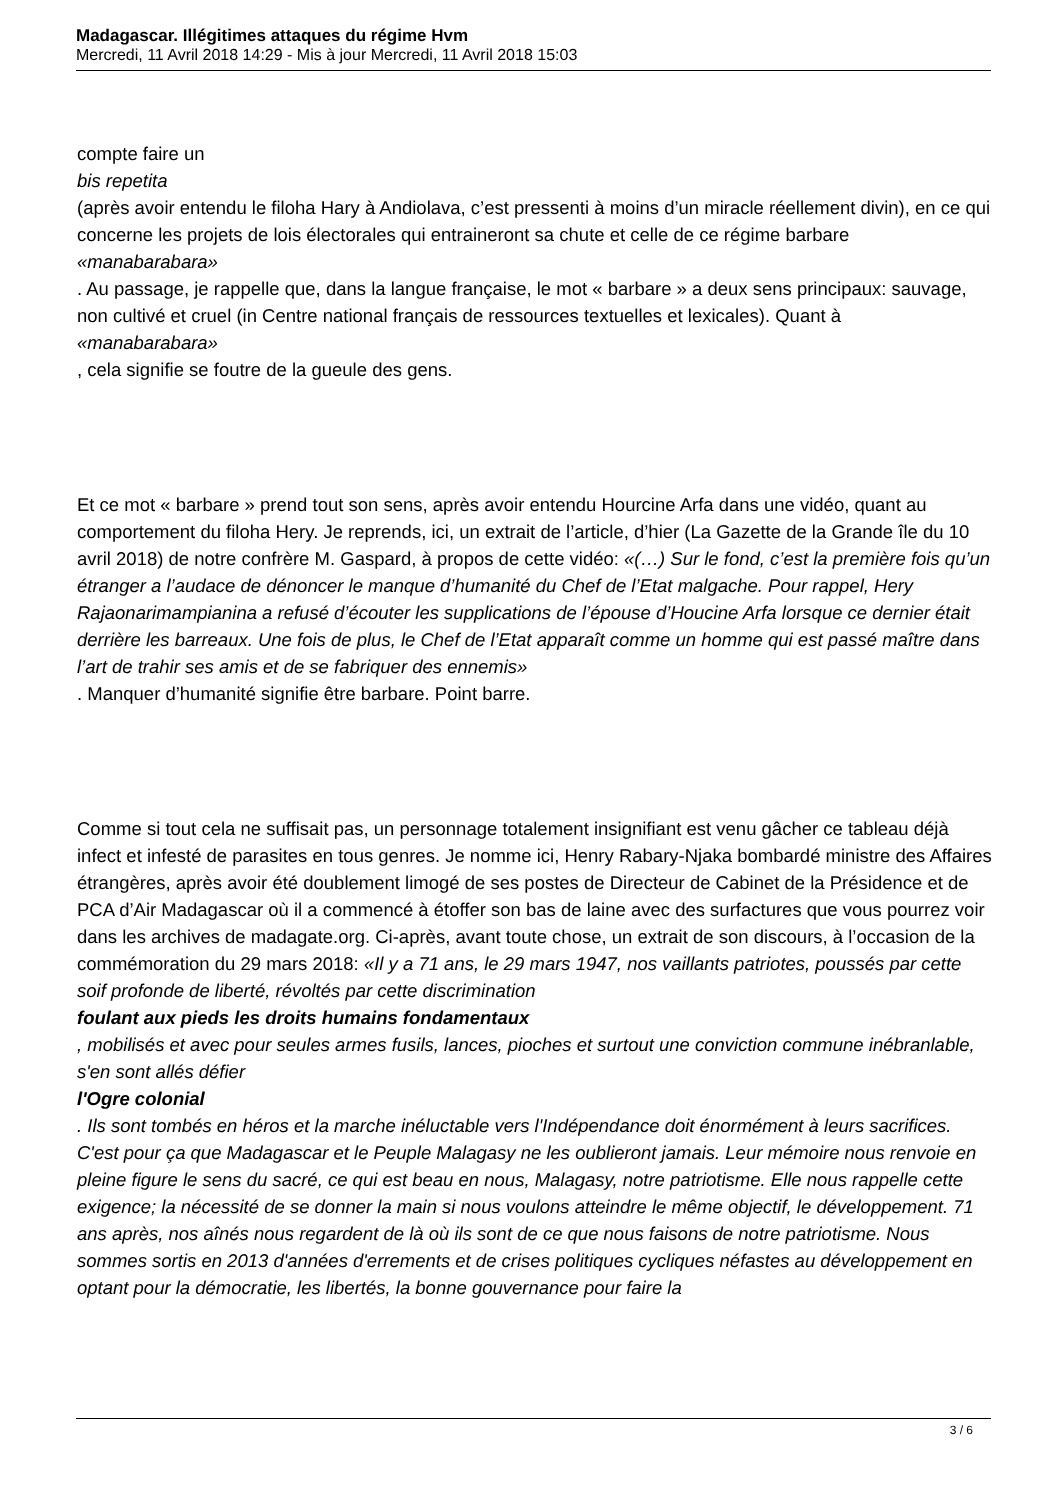Madagascar. Illégitimes attaques du régime Hvm
Mercredi, 11 Avril 2018 14:29 - Mis à jour Mercredi, 11 Avril 2018 15:03
compte faire un
bis repetita
(après avoir entendu le filoha Hary à Andiolava, c’est pressenti à moins d’un miracle réellement divin), en ce qui concerne les projets de lois électorales qui entraineront sa chute et celle de ce régime barbare
«manabarabara»
. Au passage, je rappelle que, dans la langue française, le mot « barbare » a deux sens principaux: sauvage, non cultivé et cruel (in Centre national français de ressources textuelles et lexicales). Quant à
«manabarabara»
, cela signifie se foutre de la gueule des gens.
Et ce mot « barbare » prend tout son sens, après avoir entendu Hourcine Arfa dans une vidéo, quant au comportement du filoha Hery. Je reprends, ici, un extrait de l’article, d’hier (La Gazette de la Grande île du 10 avril 2018) de notre confrère M. Gaspard, à propos de cette vidéo: «(…) Sur le fond, c’est la première fois qu’un étranger a l’audace de dénoncer le manque d’humanité du Chef de l’Etat malgache. Pour rappel, Hery Rajaonarimampianina a refusé d’écouter les supplications de l’épouse d’Houcine Arfa lorsque ce dernier était derrière les barreaux. Une fois de plus, le Chef de l’Etat apparaît comme un homme qui est passé maître dans l’art de trahir ses amis et de se fabriquer des ennemis»
. Manquer d’humanité signifie être barbare. Point barre.
Comme si tout cela ne suffisait pas, un personnage totalement insignifiant est venu gâcher ce tableau déjà infect et infesté de parasites en tous genres. Je nomme ici, Henry Rabary-Njaka bombardé ministre des Affaires étrangères, après avoir été doublement limogé de ses postes de Directeur de Cabinet de la Présidence et de PCA d’Air Madagascar où il a commencé à étoffer son bas de laine avec des surfactures que vous pourrez voir dans les archives de madagate.org. Ci-après, avant toute chose, un extrait de son discours, à l’occasion de la commémoration du 29 mars 2018: «Il y a 71 ans, le 29 mars 1947, nos vaillants patriotes, poussés par cette soif profonde de liberté, révoltés par cette discrimination
foulant aux pieds les droits humains fondamentaux
, mobilisés et avec pour seules armes fusils, lances, pioches et surtout une conviction commune inébranlable, s'en sont allés défier
l'Ogre colonial
. Ils sont tombés en héros et la marche inéluctable vers l'Indépendance doit énormément à leurs sacrifices. C'est pour ça que Madagascar et le Peuple Malagasy ne les oublieront jamais. Leur mémoire nous renvoie en pleine figure le sens du sacré, ce qui est beau en nous, Malagasy, notre patriotisme. Elle nous rappelle cette exigence; la nécessité de se donner la main si nous voulons atteindre le même objectif, le développement. 71 ans après, nos aînés nous regardent de là où ils sont de ce que nous faisons de notre patriotisme. Nous sommes sortis en 2013 d'années d'errements et de crises politiques cycliques néfastes au développement en optant pour la démocratie, les libertés, la bonne gouvernance pour faire la
3 / 6